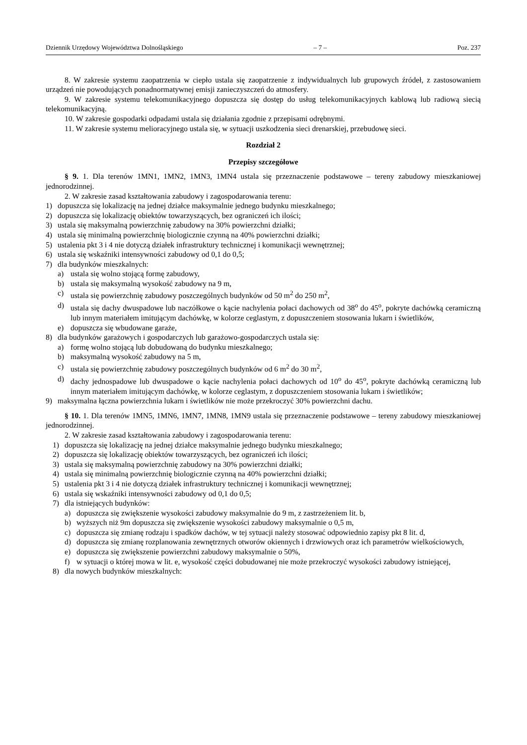Dziennik Urzędowy Województwa Dolnośląskiego – 7 – Poz. 237
8. W zakresie systemu zaopatrzenia w ciepło ustala się zaopatrzenie z indywidualnych lub grupowych źródeł, z zastosowaniem urządzeń nie powodujących ponadnormatywnej emisji zanieczyszczeń do atmosfery.
9. W zakresie systemu telekomunikacyjnego dopuszcza się dostęp do usług telekomunikacyjnych kablową lub radiową siecią telekomunikacyjną.
10. W zakresie gospodarki odpadami ustala się działania zgodnie z przepisami odrębnymi.
11. W zakresie systemu melioracyjnego ustala się, w sytuacji uszkodzenia sieci drenarskiej, przebudowę sieci.
Rozdział 2
Przepisy szczegółowe
§ 9. 1. Dla terenów 1MN1, 1MN2, 1MN3, 1MN4 ustala się przeznaczenie podstawowe – tereny zabudowy mieszkaniowej jednorodzinnej.
2. W zakresie zasad kształtowania zabudowy i zagospodarowania terenu:
1) dopuszcza się lokalizację na jednej działce maksymalnie jednego budynku mieszkalnego;
2) dopuszcza się lokalizację obiektów towarzyszących, bez ograniczeń ich ilości;
3) ustala się maksymalną powierzchnię zabudowy na 30% powierzchni działki;
4) ustala się minimalną powierzchnię biologicznie czynną na 40% powierzchni działki;
5) ustalenia pkt 3 i 4 nie dotyczą działek infrastruktury technicznej i komunikacji wewnętrznej;
6) ustala się wskaźniki intensywności zabudowy od 0,1 do 0,5;
7) dla budynków mieszkalnych:
a) ustala się wolno stojącą formę zabudowy,
b) ustala się maksymalną wysokość zabudowy na 9 m,
c) ustala się powierzchnię zabudowy poszczególnych budynków od 50 m<sup>2</sup> do 250 m<sup>2</sup>,
d) ustala się dachy dwuspadowe lub naczółkowe o kącie nachylenia połaci dachowych od 38<sup>o</sup> do 45<sup>o</sup>, pokryte dachówką ceramiczną lub innym materiałem imitującym dachówkę, w kolorze ceglastym, z dopuszczeniem stosowania lukarn i świetlików,
e) dopuszcza się wbudowane garaże,
8) dla budynków garażowych i gospodarczych lub garażowo-gospodarczych ustala się:
a) formę wolno stojącą lub dobudowaną do budynku mieszkalnego;
b) maksymalną wysokość zabudowy na 5 m,
c) ustala się powierzchnię zabudowy poszczególnych budynków od 6 m<sup>2</sup> do 30 m<sup>2</sup>,
d) dachy jednospadowe lub dwuspadowe o kącie nachylenia połaci dachowych od 10<sup>o</sup> do 45<sup>o</sup>, pokryte dachówką ceramiczną lub innym materiałem imitującym dachówkę, w kolorze ceglastym, z dopuszczeniem stosowania lukarn i świetlików;
9) maksymalna łączna powierzchnia lukarn i świetlików nie może przekroczyć 30% powierzchni dachu.
§ 10. 1. Dla terenów 1MN5, 1MN6, 1MN7, 1MN8, 1MN9 ustala się przeznaczenie podstawowe – tereny zabudowy mieszkaniowej jednorodzinnej.
2. W zakresie zasad kształtowania zabudowy i zagospodarowania terenu:
1) dopuszcza się lokalizację na jednej działce maksymalnie jednego budynku mieszkalnego;
2) dopuszcza się lokalizację obiektów towarzyszących, bez ograniczeń ich ilości;
3) ustala się maksymalną powierzchnię zabudowy na 30% powierzchni działki;
4) ustala się minimalną powierzchnię biologicznie czynną na 40% powierzchni działki;
5) ustalenia pkt 3 i 4 nie dotyczą działek infrastruktury technicznej i komunikacji wewnętrznej;
6) ustala się wskaźniki intensywności zabudowy od 0,1 do 0,5;
7) dla istniejących budynków:
a) dopuszcza się zwiększenie wysokości zabudowy maksymalnie do 9 m, z zastrzeżeniem lit. b,
b) wyższych niż 9m dopuszcza się zwiększenie wysokości zabudowy maksymalnie o 0,5 m,
c) dopuszcza się zmianę rodzaju i spadków dachów, w tej sytuacji należy stosować odpowiednio zapisy pkt 8 lit. d,
d) dopuszcza się zmianę rozplanowania zewnętrznych otworów okiennych i drzwiowych oraz ich parametrów wielkościowych,
e) dopuszcza się zwiększenie powierzchni zabudowy maksymalnie o 50%,
f) w sytuacji o której mowa w lit. e, wysokość części dobudowanej nie może przekroczyć wysokości zabudowy istniejącej,
8) dla nowych budynków mieszkalnych: